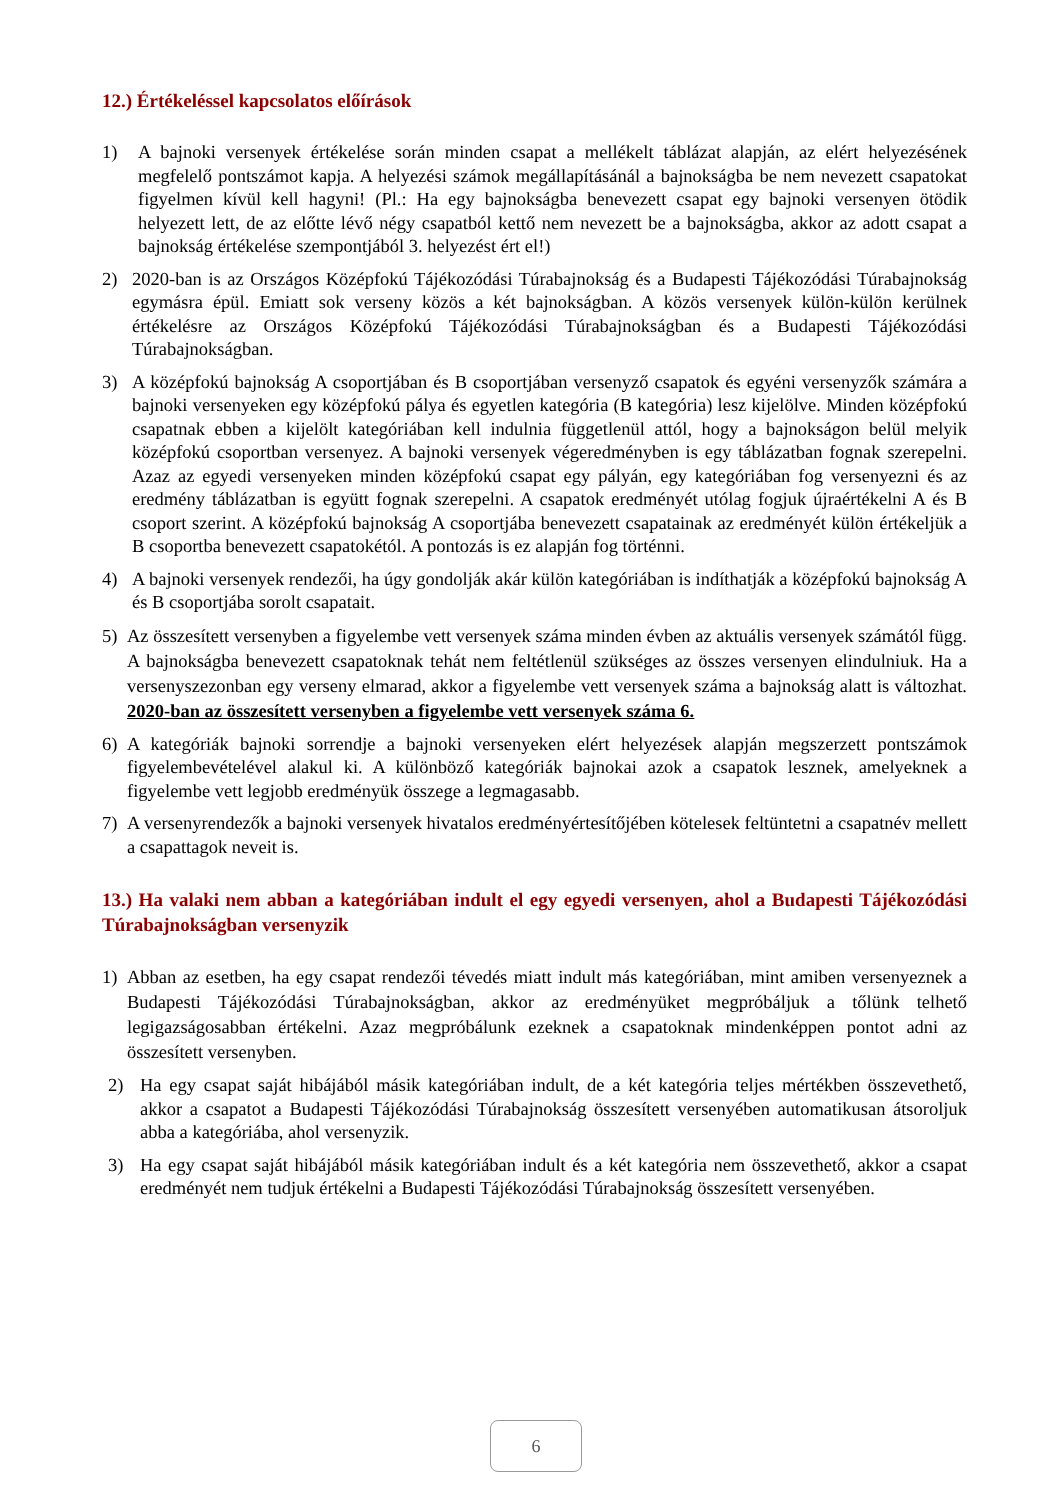12.) Értékeléssel kapcsolatos előírások
1) A bajnoki versenyek értékelése során minden csapat a mellékelt táblázat alapján, az elért helyezésének megfelelő pontszámot kapja. A helyezési számok megállapításánál a bajnokságba be nem nevezett csapatokat figyelmen kívül kell hagyni! (Pl.: Ha egy bajnokságba benevezett csapat egy bajnoki versenyen ötödik helyezett lett, de az előtte lévő négy csapatból kettő nem nevezett be a bajnokságba, akkor az adott csapat a bajnokság értékelése szempontjából 3. helyezést ért el!)
2) 2020-ban is az Országos Középfokú Tájékozódási Túrabajnokság és a Budapesti Tájékozódási Túrabajnokság egymásra épül. Emiatt sok verseny közös a két bajnokságban. A közös versenyek külön-külön kerülnek értékelésre az Országos Középfokú Tájékozódási Túrabajnokságban és a Budapesti Tájékozódási Túrabajnokságban.
3) A középfokú bajnokság A csoportjában és B csoportjában versenyző csapatok és egyéni versenyzők számára a bajnoki versenyeken egy középfokú pálya és egyetlen kategória (B kategória) lesz kijelölve. Minden középfokú csapatnak ebben a kijelölt kategóriában kell indulnia függetlenül attól, hogy a bajnokságon belül melyik középfokú csoportban versenyez. A bajnoki versenyek végeredményben is egy táblázatban fognak szerepelni. Azaz az egyedi versenyeken minden középfokú csapat egy pályán, egy kategóriában fog versenyezni és az eredmény táblázatban is együtt fognak szerepelni. A csapatok eredményét utólag fogjuk újraértékelni A és B csoport szerint. A középfokú bajnokság A csoportjába benevezett csapatainak az eredményét külön értékeljük a B csoportba benevezett csapatokétól. A pontozás is ez alapján fog történni.
4) A bajnoki versenyek rendezői, ha úgy gondolják akár külön kategóriában is indíthatják a középfokú bajnokság A és B csoportjába sorolt csapatait.
5) Az összesített versenyben a figyelembe vett versenyek száma minden évben az aktuális versenyek számától függ. A bajnokságba benevezett csapatoknak tehát nem feltétlenül szükséges az összes versenyen elindulniuk. Ha a versenyszezonban egy verseny elmarad, akkor a figyelembe vett versenyek száma a bajnokság alatt is változhat. 2020-ban az összesített versenyben a figyelembe vett versenyek száma 6.
6) A kategóriák bajnoki sorrendje a bajnoki versenyeken elért helyezések alapján megszerzett pontszámok figyelembevételével alakul ki. A különböző kategóriák bajnokai azok a csapatok lesznek, amelyeknek a figyelembe vett legjobb eredményük összege a legmagasabb.
7) A versenyrendezők a bajnoki versenyek hivatalos eredményértesítőjében kötelesek feltüntetni a csapatnév mellett a csapattagok neveit is.
13.) Ha valaki nem abban a kategóriában indult el egy egyedi versenyen, ahol a Budapesti Tájékozódási Túrabajnokságban versenyzik
1) Abban az esetben, ha egy csapat rendezői tévedés miatt indult más kategóriában, mint amiben versenyeznek a Budapesti Tájékozódási Túrabajnokságban, akkor az eredményüket megpróbáljuk a tőlünk telhető legigazságosabban értékelni. Azaz megpróbálunk ezeknek a csapatoknak mindenképpen pontot adni az összesített versenyben.
2) Ha egy csapat saját hibájából másik kategóriában indult, de a két kategória teljes mértékben összevethető, akkor a csapatot a Budapesti Tájékozódási Túrabajnokság összesített versenyében automatikusan átsoroljuk abba a kategóriába, ahol versenyzik.
3) Ha egy csapat saját hibájából másik kategóriában indult és a két kategória nem összevethető, akkor a csapat eredményét nem tudjuk értékelni a Budapesti Tájékozódási Túrabajnokság összesített versenyében.
6